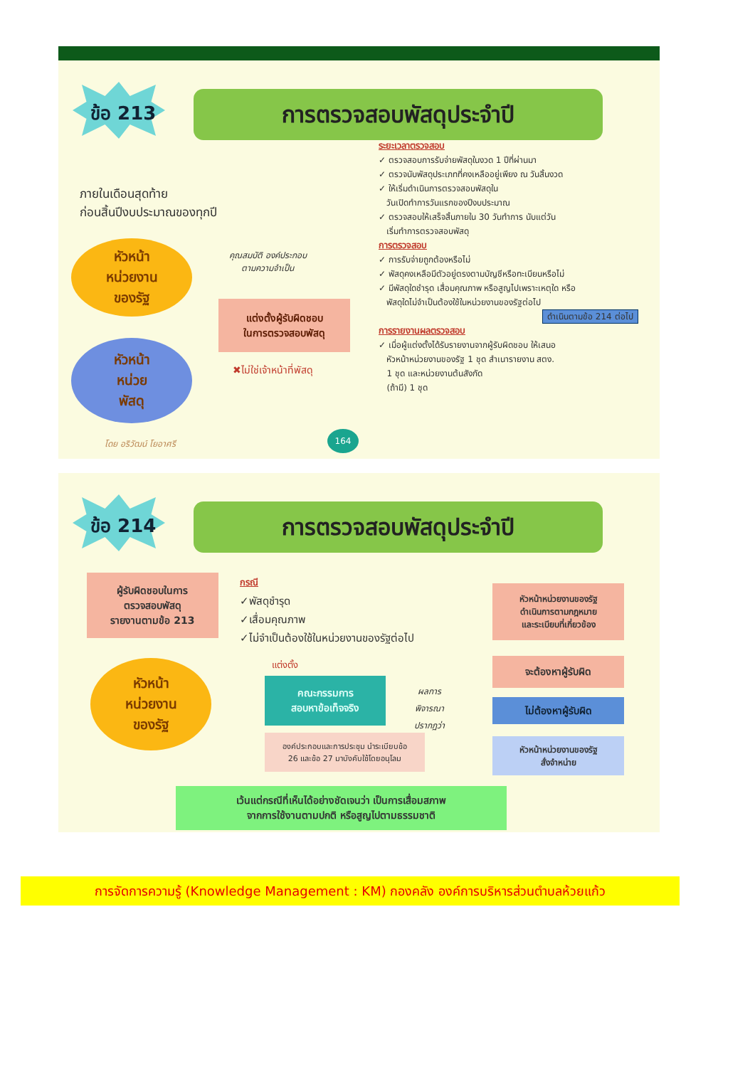ข้อ 213 การตรวจสอบพัสดุประจำปี
ภายในเดือนสุดท้าย
ก่อนสิ้นปีงบประมาณของทุกปี
หัวหน้า
หน่วยงาน
ของรัฐ
หัวหน้า
หน่วย
พัสดุ
คุณสมบัติ องค์ประกอบ
ตามความจำเป็น
แต่งตั้งผู้รับผิดชอบ
ในการตรวจสอบพัสดุ
✖ไม่ใช่เจ้าหน้าที่พัสดุ
ระยะเวลาตรวจสอบ
✓ ตรวจสอบการรับจ่ายพัสดุในงวด 1 ปีที่ผ่านมา
✓ ตรวจนับพัสดุประเภทที่คงเหลืออยู่เพียง ณ วันสิ้นงวด
✓ ให้เริ่มดำเนินการตรวจสอบพัสดุใน
วันเปิดทำการวันแรกของปีงบประมาณ
✓ ตรวจสอบให้เสร็จสิ้นภายใน 30 วันทำการ นับแต่วัน
เริ่มทำการตรวจสอบพัสดุ
การตรวจสอบ
✓ การรับจ่ายถูกต้องหรือไม่
✓ พัสดุคงเหลือมีตัวอยู่ตรงตามบัญชีหรือทะเบียนหรือไม่
✓ มีพัสดุใดชำรุด เสื่อมคุณภาพ หรือสูญไปเพราะเหตุใด หรือ
พัสดุใดไม่จำเป็นต้องใช้ในหน่วยงานของรัฐต่อไป
ดำเนินตามข้อ 214 ต่อไป
การรายงานผลตรวจสอบ
✓ เมื่อผู้แต่งตั้งได้รับรายงานจากผู้รับผิดชอบ ให้เสนอ
หัวหน้าหน่วยงานของรัฐ 1 ชุด สำเนารายงาน สตง.
1 ชุด และหน่วยงานต้นสังกัด
(ถ้ามี) 1 ชุด
โดย อริวัฒน์ โยอาศรี
164
ข้อ 214 การตรวจสอบพัสดุประจำปี
ผู้รับผิดชอบในการ
ตรวจสอบพัสดุ
รายงานตามข้อ 213
กรณี
✓พัสดุชำรุด
✓เสื่อมคุณภาพ
✓ไม่จำเป็นต้องใช้ในหน่วยงานของรัฐต่อไป
หัวหน้าหน่วยงานของรัฐ
ดำเนินการตามกฎหมาย
และระเบียบที่เกี่ยวข้อง
หัวหน้า
หน่วยงาน
ของรัฐ
แต่งตั้ง
คณะกรรมการ
สอบหาข้อเท็จจริง
ผลการ
พิจารณา
ปรากฏว่า
จะต้องหาผู้รับผิด
ไม่ต้องหาผู้รับผิด
องค์ประกอบและการประชุม นำระเบียบข้อ
26 และข้อ 27 มาบังคับใช้โดยอนุโลม
หัวหน้าหน่วยงานของรัฐ
สั่งจำหน่าย
เว้นแต่กรณีที่เห็นได้อย่างชัดเจนว่า เป็นการเสื่อมสภาพ
จากการใช้งานตามปกติ หรือสูญไปตามธรรมชาติ
การจัดการความรู้ (Knowledge Management : KM) กองคลัง องค์การบริหารส่วนตำบลห้วยแก้ว